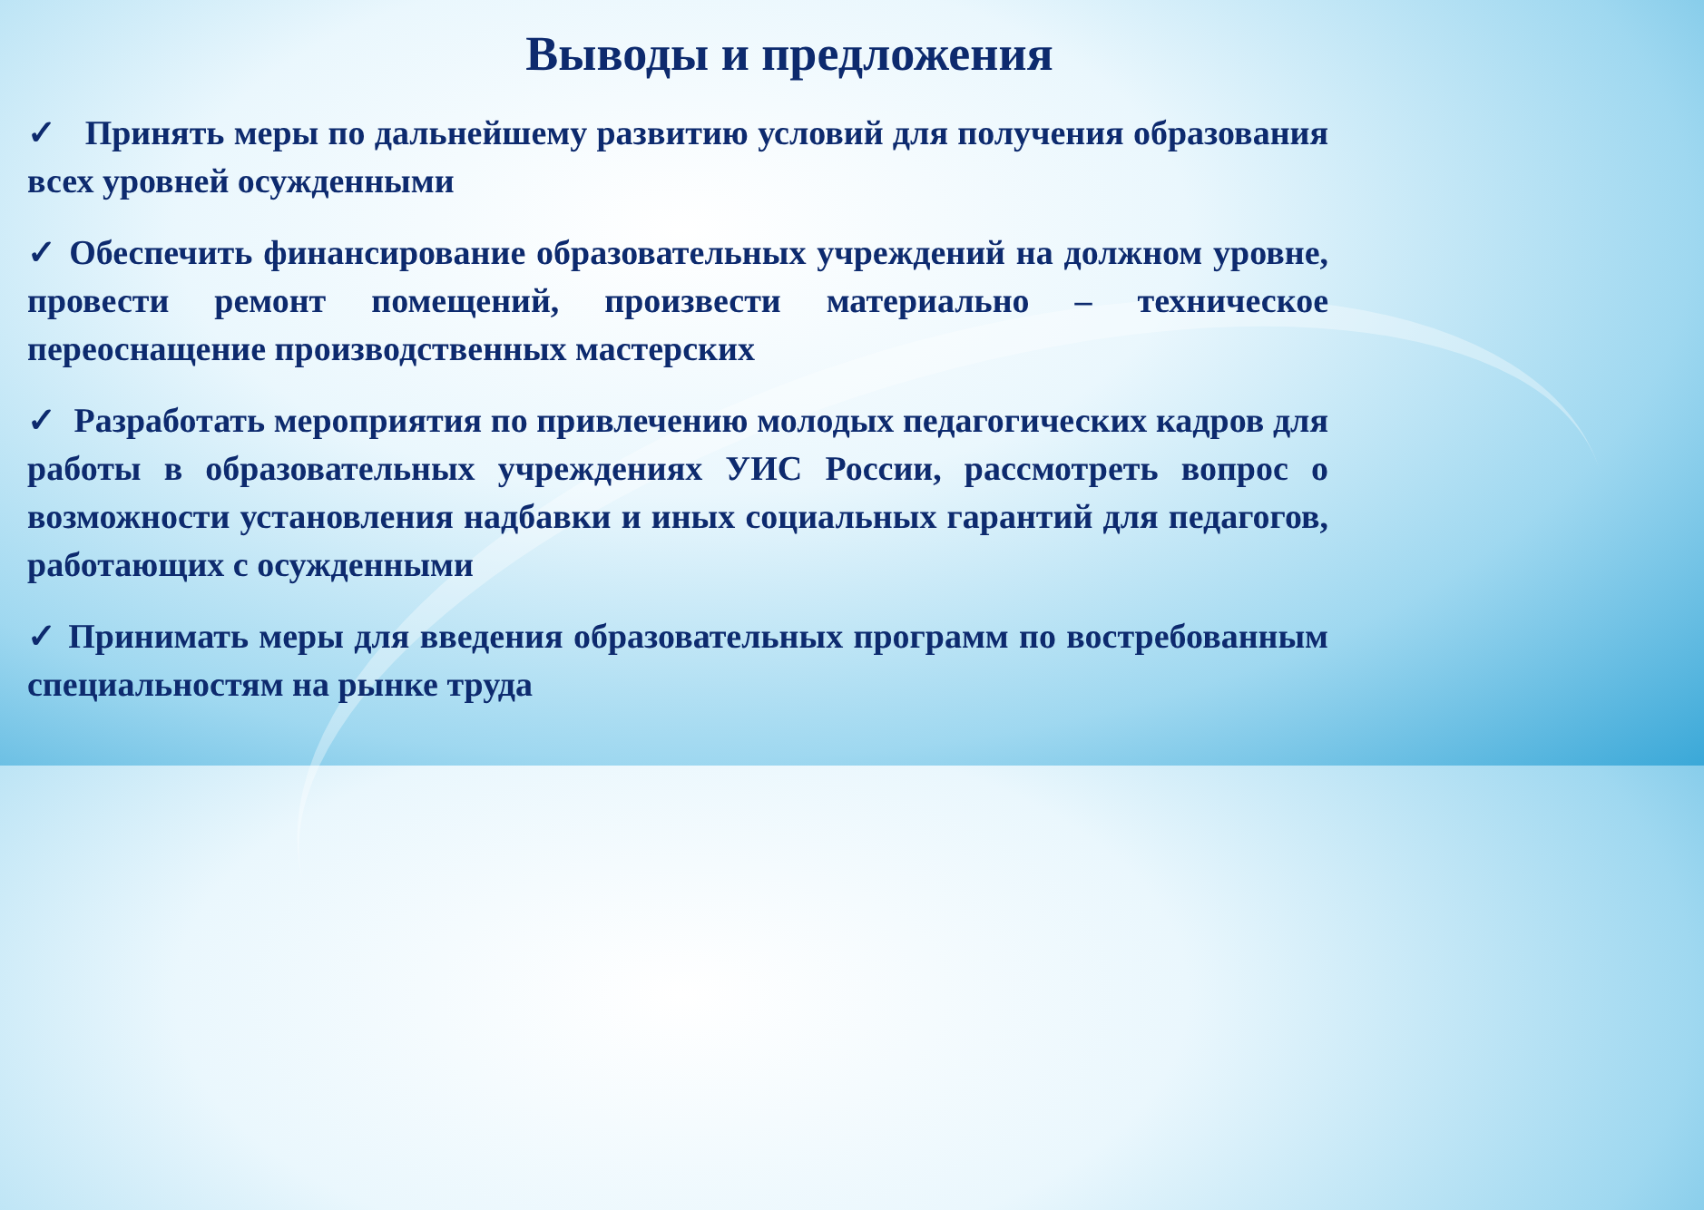Выводы и предложения
✓ Принять меры по дальнейшему развитию условий для получения образования всех уровней осужденными
✓ Обеспечить финансирование образовательных учреждений на должном уровне, провести ремонт помещений, произвести материально – техническое переоснащение производственных мастерских
✓ Разработать мероприятия по привлечению молодых педагогических кадров для работы в образовательных учреждениях УИС России, рассмотреть вопрос о возможности установления надбавки и иных социальных гарантий для педагогов, работающих с осужденными
✓ Принимать меры для введения образовательных программ по востребованным специальностям на рынке труда